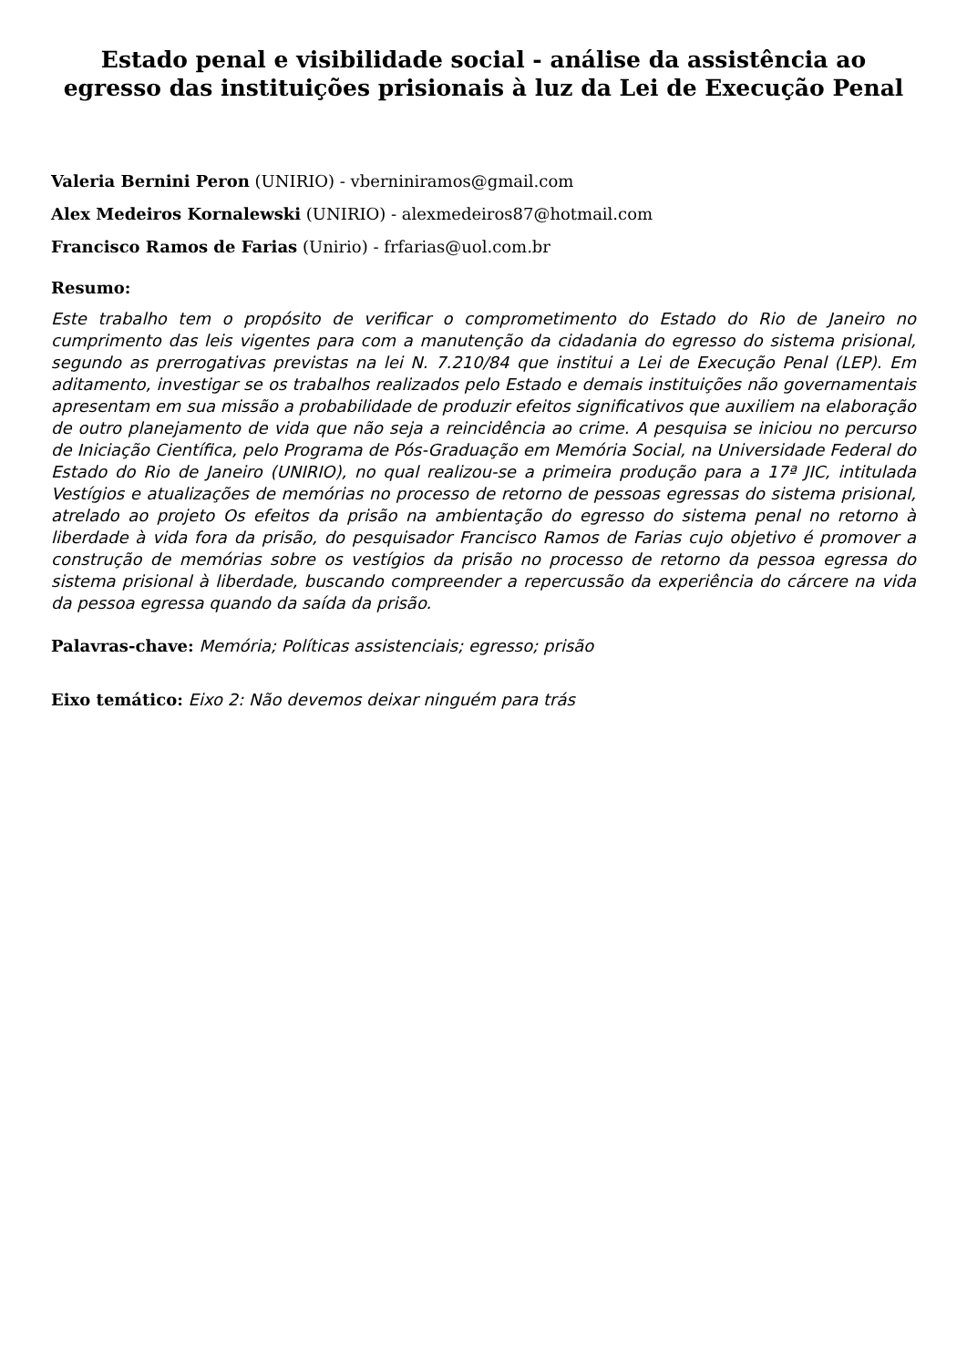Estado penal e visibilidade social - análise da assistência ao egresso das instituições prisionais à luz da Lei de Execução Penal
Valeria Bernini Peron (UNIRIO) - vberniniramos@gmail.com
Alex Medeiros Kornalewski (UNIRIO) - alexmedeiros87@hotmail.com
Francisco Ramos de Farias (Unirio) - frfarias@uol.com.br
Resumo:
Este trabalho tem o propósito de verificar o comprometimento do Estado do Rio de Janeiro no cumprimento das leis vigentes para com a manutenção da cidadania do egresso do sistema prisional, segundo as prerrogativas previstas na lei N. 7.210/84 que institui a Lei de Execução Penal (LEP). Em aditamento, investigar se os trabalhos realizados pelo Estado e demais instituições não governamentais apresentam em sua missão a probabilidade de produzir efeitos significativos que auxiliem na elaboração de outro planejamento de vida que não seja a reincidência ao crime. A pesquisa se iniciou no percurso de Iniciação Científica, pelo Programa de Pós-Graduação em Memória Social, na Universidade Federal do Estado do Rio de Janeiro (UNIRIO), no qual realizou-se a primeira produção para a 17ª JIC, intitulada Vestígios e atualizações de memórias no processo de retorno de pessoas egressas do sistema prisional, atrelado ao projeto Os efeitos da prisão na ambientação do egresso do sistema penal no retorno à liberdade à vida fora da prisão, do pesquisador Francisco Ramos de Farias cujo objetivo é promover a construção de memórias sobre os vestígios da prisão no processo de retorno da pessoa egressa do sistema prisional à liberdade, buscando compreender a repercussão da experiência do cárcere na vida da pessoa egressa quando da saída da prisão.
Palavras-chave: Memória; Políticas assistenciais; egresso; prisão
Eixo temático: Eixo 2: Não devemos deixar ninguém para trás